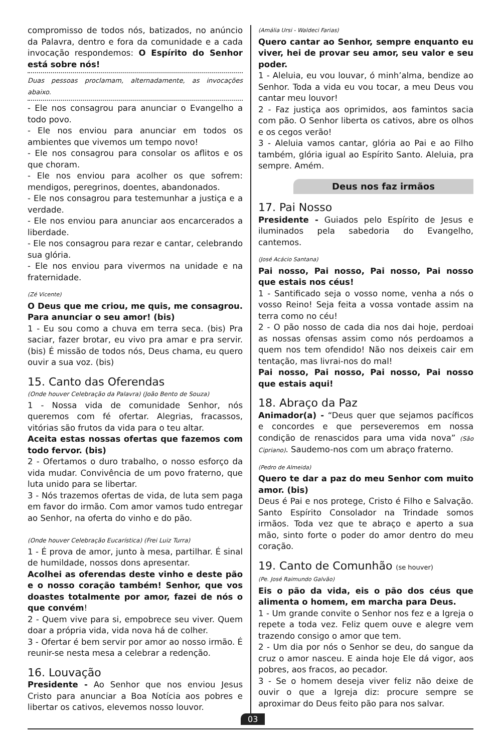compromisso de todos nós, batizados, no anúncio da Palavra, dentro e fora da comunidade e a cada invocação respondemos: O Espírito do Senhor está sobre nós!
Duas pessoas proclamam, alternadamente, as invocações abaixo.
- Ele nos consagrou para anunciar o Evangelho a todo povo.
- Ele nos enviou para anunciar em todos os ambientes que vivemos um tempo novo!
- Ele nos consagrou para consolar os aflitos e os que choram.
- Ele nos enviou para acolher os que sofrem: mendigos, peregrinos, doentes, abandonados.
- Ele nos consagrou para testemunhar a justiça e a verdade.
- Ele nos enviou para anunciar aos encarcerados a liberdade.
- Ele nos consagrou para rezar e cantar, celebrando sua glória.
- Ele nos enviou para vivermos na unidade e na fraternidade.
(Zé Vicente)
O Deus que me criou, me quis, me consagrou. Para anunciar o seu amor! (bis)
1 - Eu sou como a chuva em terra seca. (bis) Pra saciar, fazer brotar, eu vivo pra amar e pra servir. (bis) É missão de todos nós, Deus chama, eu quero ouvir a sua voz. (bis)
15. Canto das Oferendas
(Onde houver Celebração da Palavra) (João Bento de Souza)
1 - Nossa vida de comunidade Senhor, nós queremos com fé ofertar. Alegrias, fracassos, vitórias são frutos da vida para o teu altar.
Aceita estas nossas ofertas que fazemos com todo fervor. (bis)
2 - Ofertamos o duro trabalho, o nosso esforço da vida mudar. Convivência de um povo fraterno, que luta unido para se libertar.
3 - Nós trazemos ofertas de vida, de luta sem paga em favor do irmão. Com amor vamos tudo entregar ao Senhor, na oferta do vinho e do pão.
(Onde houver Celebração Eucarística) (Frei Luiz Turra)
1 - É prova de amor, junto à mesa, partilhar. É sinal de humildade, nossos dons apresentar.
Acolhei as oferendas deste vinho e deste pão e o nosso coração também! Senhor, que vos doastes totalmente por amor, fazei de nós o que convém!
2 - Quem vive para si, empobrece seu viver. Quem doar a própria vida, vida nova há de colher.
3 - Ofertar é bem servir por amor ao nosso irmão. É reunir-se nesta mesa a celebrar a redenção.
16. Louvação
Presidente - Ao Senhor que nos enviou Jesus Cristo para anunciar a Boa Notícia aos pobres e libertar os cativos, elevemos nosso louvor.
(Amália Ursi - Waldeci Farias)
Quero cantar ao Senhor, sempre enquanto eu viver, hei de provar seu amor, seu valor e seu poder.
1 - Aleluia, eu vou louvar, ó minh’alma, bendize ao Senhor. Toda a vida eu vou tocar, a meu Deus vou cantar meu louvor!
2 - Faz justiça aos oprimidos, aos famintos sacia com pão. O Senhor liberta os cativos, abre os olhos e os cegos verão!
3 - Aleluia vamos cantar, glória ao Pai e ao Filho também, glória igual ao Espírito Santo. Aleluia, pra sempre. Amém.
Deus nos faz irmãos
17. Pai Nosso
Presidente - Guiados pelo Espírito de Jesus e iluminados pela sabedoria do Evangelho, cantemos.
(José Acácio Santana)
Pai nosso, Pai nosso, Pai nosso, Pai nosso que estais nos céus!
1 - Santificado seja o vosso nome, venha a nós o vosso Reino! Seja feita a vossa vontade assim na terra como no céu!
2 - O pão nosso de cada dia nos dai hoje, perdoai as nossas ofensas assim como nós perdoamos a quem nos tem ofendido! Não nos deixeis cair em tentação, mas livrai-nos do mal!
Pai nosso, Pai nosso, Pai nosso, Pai nosso que estais aqui!
18. Abraço da Paz
Animador(a) - “Deus quer que sejamos pacíficos e concordes e que perseveremos em nossa condição de renascidos para uma vida nova” (São Cipriano). Saudemo-nos com um abraço fraterno.
(Pedro de Almeida)
Quero te dar a paz do meu Senhor com muito amor. (bis)
Deus é Pai e nos protege, Cristo é Filho e Salvação. Santo Espírito Consolador na Trindade somos irmãos. Toda vez que te abraço e aperto a sua mão, sinto forte o poder do amor dentro do meu coração.
19. Canto de Comunhão (se houver)
(Pe. José Raimundo Galvão)
Eis o pão da vida, eis o pão dos céus que alimenta o homem, em marcha para Deus.
1 - Um grande convite o Senhor nos fez e a Igreja o repete a toda vez. Feliz quem ouve e alegre vem trazendo consigo o amor que tem.
2 - Um dia por nós o Senhor se deu, do sangue da cruz o amor nasceu. E ainda hoje Ele dá vigor, aos pobres, aos fracos, ao pecador.
3 - Se o homem deseja viver feliz não deixe de ouvir o que a Igreja diz: procure sempre se aproximar do Deus feito pão para nos salvar.
03